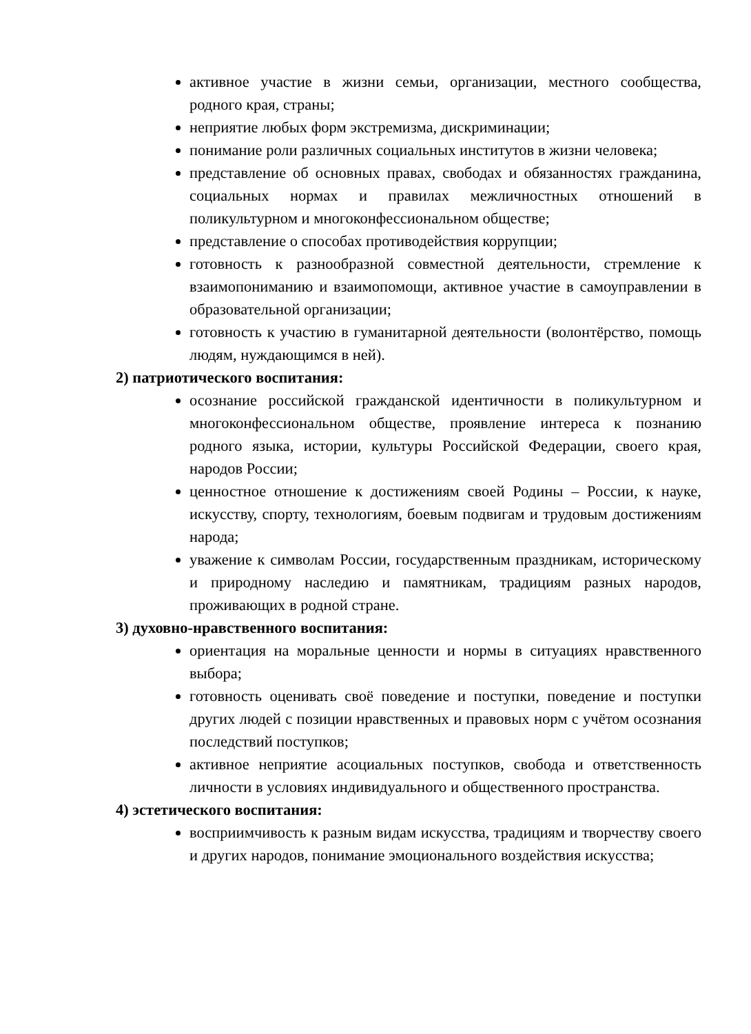активное участие в жизни семьи, организации, местного сообщества, родного края, страны;
неприятие любых форм экстремизма, дискриминации;
понимание роли различных социальных институтов в жизни человека;
представление об основных правах, свободах и обязанностях гражданина, социальных нормах и правилах межличностных отношений в поликультурном и многоконфессиональном обществе;
представление о способах противодействия коррупции;
готовность к разнообразной совместной деятельности, стремление к взаимопониманию и взаимопомощи, активное участие в самоуправлении в образовательной организации;
готовность к участию в гуманитарной деятельности (волонтёрство, помощь людям, нуждающимся в ней).
2) патриотического воспитания:
осознание российской гражданской идентичности в поликультурном и многоконфессиональном обществе, проявление интереса к познанию родного языка, истории, культуры Российской Федерации, своего края, народов России;
ценностное отношение к достижениям своей Родины – России, к науке, искусству, спорту, технологиям, боевым подвигам и трудовым достижениям народа;
уважение к символам России, государственным праздникам, историческому и природному наследию и памятникам, традициям разных народов, проживающих в родной стране.
3) духовно-нравственного воспитания:
ориентация на моральные ценности и нормы в ситуациях нравственного выбора;
готовность оценивать своё поведение и поступки, поведение и поступки других людей с позиции нравственных и правовых норм с учётом осознания последствий поступков;
активное неприятие асоциальных поступков, свобода и ответственность личности в условиях индивидуального и общественного пространства.
4) эстетического воспитания:
восприимчивость к разным видам искусства, традициям и творчеству своего и других народов, понимание эмоционального воздействия искусства;